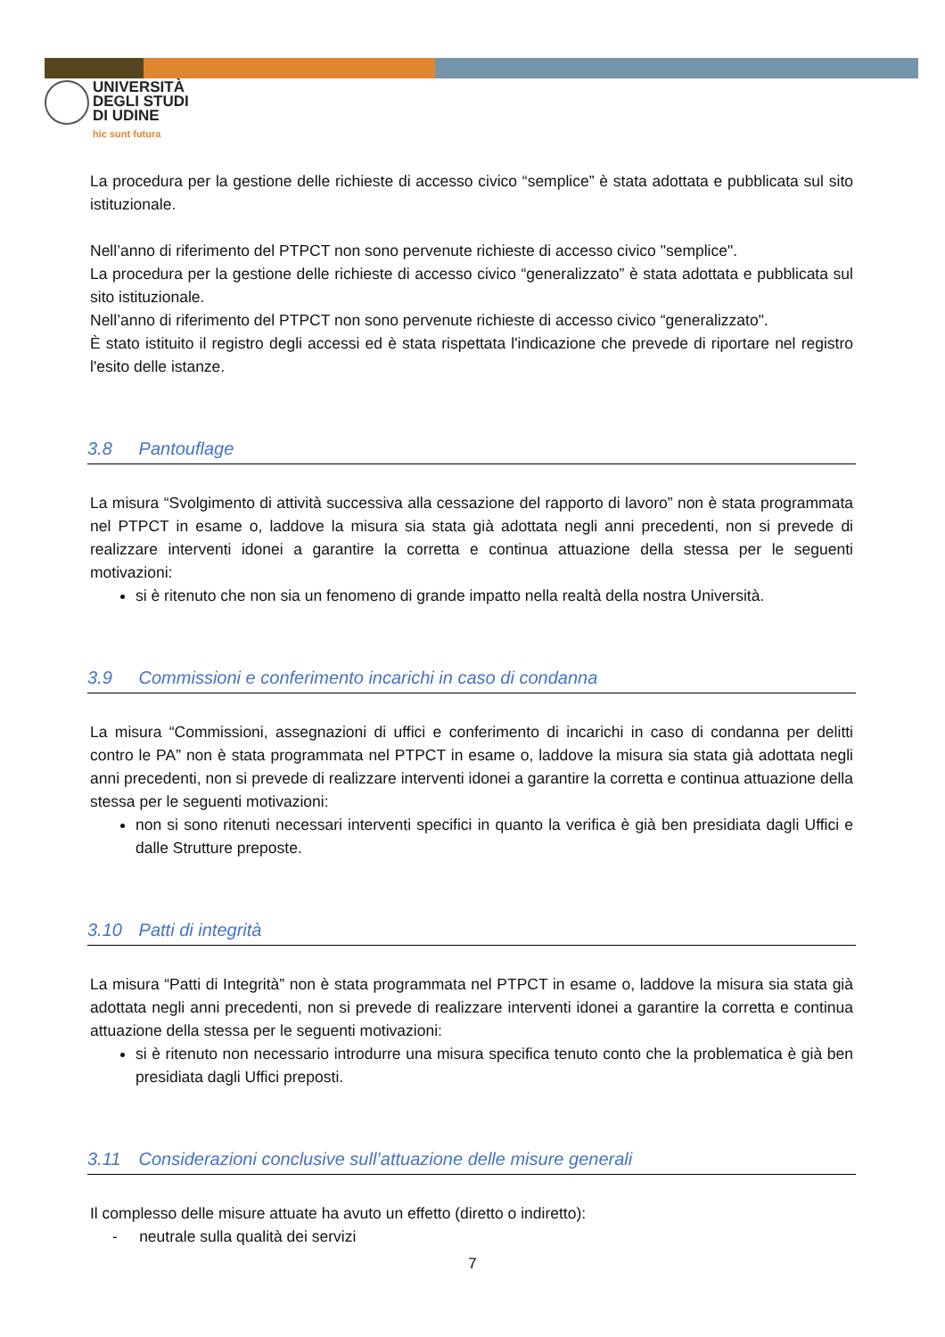UNIVERSITÀ
DEGLI STUDI
DI UDINE
hic sunt futura
La procedura per la gestione delle richieste di accesso civico “semplice” è stata adottata e pubblicata sul sito istituzionale.
Nell’anno di riferimento del PTPCT non sono pervenute richieste di accesso civico "semplice".
La procedura per la gestione delle richieste di accesso civico “generalizzato” è stata adottata e pubblicata sul sito istituzionale.
Nell’anno di riferimento del PTPCT non sono pervenute richieste di accesso civico “generalizzato".
È stato istituito il registro degli accessi ed è stata rispettata l'indicazione che prevede di riportare nel registro l'esito delle istanze.
3.8 Pantouflage
La misura “Svolgimento di attività successiva alla cessazione del rapporto di lavoro” non è stata programmata nel PTPCT in esame o, laddove la misura sia stata già adottata negli anni precedenti, non si prevede di realizzare interventi idonei a garantire la corretta e continua attuazione della stessa per le seguenti motivazioni:
si è ritenuto che non sia un fenomeno di grande impatto nella realtà della nostra Università.
3.9 Commissioni e conferimento incarichi in caso di condanna
La misura “Commissioni, assegnazioni di uffici e conferimento di incarichi in caso di condanna per delitti contro le PA” non è stata programmata nel PTPCT in esame o, laddove la misura sia stata già adottata negli anni precedenti, non si prevede di realizzare interventi idonei a garantire la corretta e continua attuazione della stessa per le seguenti motivazioni:
non si sono ritenuti necessari interventi specifici in quanto la verifica è già ben presidiata dagli Uffici e dalle Strutture preposte.
3.10 Patti di integrità
La misura “Patti di Integrità” non è stata programmata nel PTPCT in esame o, laddove la misura sia stata già adottata negli anni precedenti, non si prevede di realizzare interventi idonei a garantire la corretta e continua attuazione della stessa per le seguenti motivazioni:
si è ritenuto non necessario introdurre una misura specifica tenuto conto che la problematica è già ben presidiata dagli Uffici preposti.
3.11 Considerazioni conclusive sull’attuazione delle misure generali
Il complesso delle misure attuate ha avuto un effetto (diretto o indiretto):
- neutrale sulla qualità dei servizi
7